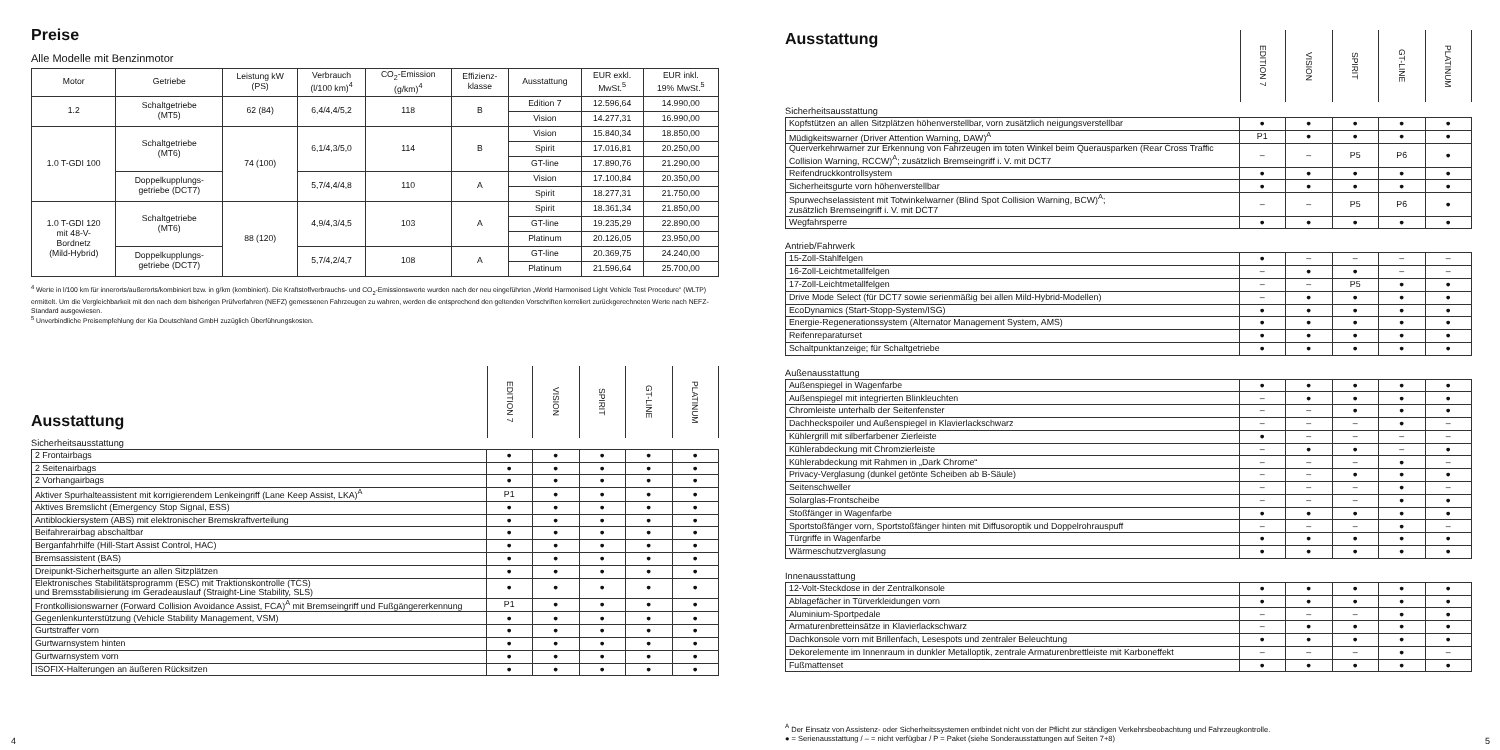Preise
Alle Modelle mit Benzinmotor
| Motor | Getriebe | Leistung kW (PS) | Verbrauch (l/100 km)<sup>4</sup> | CO<sub>2</sub>-Emission (g/km)<sup>4</sup> | Effizienz- klasse | Ausstattung | EUR exkl. MwSt.<sup>5</sup> | EUR inkl. 19% MwSt.<sup>5</sup> |
| --- | --- | --- | --- | --- | --- | --- | --- | --- |
| 1.2 | Schaltgetriebe (MT5) | 62 (84) | 6,4/4,4/5,2 | 118 | B | Edition 7 | 12.596,64 | 14.990,00 |
| | | | | | | Vision | 14.277,31 | 16.990,00 |
| 1.0 T-GDI 100 | Schaltgetriebe (MT6) | 74 (100) | 6,1/4,3/5,0 | 114 | B | Vision | 15.840,34 | 18.850,00 |
| | | | | | | Spirit | 17.016,81 | 20.250,00 |
| | | | | | | GT-line | 17.890,76 | 21.290,00 |
| | Doppelkupplungs- getriebe (DCT7) | | 5,7/4,4/4,8 | 110 | A | Vision | 17.100,84 | 20.350,00 |
| | | | | | | Spirit | 18.277,31 | 21.750,00 |
| 1.0 T-GDI 120 mit 48-V- Bordnetz (Mild-Hybrid) | Schaltgetriebe (MT6) | 88 (120) | 4,9/4,3/4,5 | 103 | A | Spirit | 18.361,34 | 21.850,00 |
| | | | | | | GT-line | 19.235,29 | 22.890,00 |
| | | | | | | Platinum | 20.126,05 | 23.950,00 |
| | Doppelkupplungs- getriebe (DCT7) | | 5,7/4,2/4,7 | 108 | A | GT-line | 20.369,75 | 24.240,00 |
| | | | | | | Platinum | 21.596,64 | 25.700,00 |
<sup>4</sup> Werte in l/100 km für innerorts/außerorts/kombiniert bzw. in g/km (kombiniert). Die Kraftstoffverbrauchs- und CO<sub>2</sub>-Emissionswerte wurden nach der neu eingeführten „World Harmonised Light Vehicle Test Procedure“ (WLTP) ermittelt. Um die Vergleichbarkeit mit den nach dem bisherigen Prüfverfahren (NEFZ) gemessenen Fahrzeugen zu wahren, werden die entsprechend den geltenden Vorschriften korreliert zurückgerechneten Werte nach NEFZ-Standard ausgewiesen.
<sup>5</sup> Unverbindliche Preisempfehlung der Kia Deutschland GmbH zuzüglich Überführungskosten.
Ausstattung
EDITION 7
VISION
SPIRIT
GT-LINE
PLATINUM
Sicherheitsausstattung
| 2 Frontairbags | ● | ● | ● | ● | ● |
| 2 Seitenairbags | ● | ● | ● | ● | ● |
| 2 Vorhangairbags | ● | ● | ● | ● | ● |
| Aktiver Spurhalteassistent mit korrigierendem Lenkeingriff (Lane Keep Assist, LKA)<sup>A</sup> | P1 | ● | ● | ● | ● |
| Aktives Bremslicht (Emergency Stop Signal, ESS) | ● | ● | ● | ● | ● |
| Antiblockiersystem (ABS) mit elektronischer Bremskraftverteilung | ● | ● | ● | ● | ● |
| Beifahrerairbag abschaltbar | ● | ● | ● | ● | ● |
| Berganfahrhilfe (Hill-Start Assist Control, HAC) | ● | ● | ● | ● | ● |
| Bremsassistent (BAS) | ● | ● | ● | ● | ● |
| Dreipunkt-Sicherheitsgurte an allen Sitzplätzen | ● | ● | ● | ● | ● |
| Elektronisches Stabilitätsprogramm (ESC) mit Traktionskontrolle (TCS) und Bremsstabilisierung im Geradeauslauf (Straight-Line Stability, SLS) | ● | ● | ● | ● | ● |
| Frontkollisionswarner (Forward Collision Avoidance Assist, FCA)<sup>A</sup> mit Bremseingriff und Fußgängererkennung | P1 | ● | ● | ● | ● |
| Gegenlenkunterstützung (Vehicle Stability Management, VSM) | ● | ● | ● | ● | ● |
| Gurtstraffer vorn | ● | ● | ● | ● | ● |
| Gurtwarnsystem hinten | ● | ● | ● | ● | ● |
| Gurtwarnsystem vorn | ● | ● | ● | ● | ● |
| ISOFIX-Halterungen an äußeren Rücksitzen | ● | ● | ● | ● | ● |
4
Ausstattung
EDITION 7
VISION
SPIRIT
GT-LINE
PLATINUM
Sicherheitsausstattung
| Kopfstützen an allen Sitzplätzen höhenverstellbar, vorn zusätzlich neigungsverstellbar | ● | ● | ● | ● | ● |
| Müdigkeitswarner (Driver Attention Warning, DAW)<sup>A</sup> | P1 | ● | ● | ● | ● |
| Querverkehrwarner zur Erkennung von Fahrzeugen im toten Winkel beim Querausparken (Rear Cross Traffic Collision Warning, RCCW)<sup>A</sup>; zusätzlich Bremseingriff i. V. mit DCT7 | – | – | P5 | P6 | ● |
| Reifendruckkontrollsystem | ● | ● | ● | ● | ● |
| Sicherheitsgurte vorn höhenverstellbar | ● | ● | ● | ● | ● |
| Spurwechselassistent mit Totwinkelwarner (Blind Spot Collision Warning, BCW)<sup>A</sup>; zusätzlich Bremseingriff i. V. mit DCT7 | – | – | P5 | P6 | ● |
| Wegfahrsperre | ● | ● | ● | ● | ● |
Antrieb/Fahrwerk
| 15-Zoll-Stahlfelgen | ● | – | – | – | – |
| 16-Zoll-Leichtmetallfelgen | – | ● | ● | – | – |
| 17-Zoll-Leichtmetallfelgen | – | – | P5 | ● | ● |
| Drive Mode Select (für DCT7 sowie serienmäßig bei allen Mild-Hybrid-Modellen) | – | ● | ● | ● | ● |
| EcoDynamics (Start-Stopp-System/ISG) | ● | ● | ● | ● | ● |
| Energie-Regenerationssystem (Alternator Management System, AMS) | ● | ● | ● | ● | ● |
| Reifenreparaturset | ● | ● | ● | ● | ● |
| Schaltpunktanzeige; für Schaltgetriebe | ● | ● | ● | ● | ● |
Außenausstattung
| Außenspiegel in Wagenfarbe | ● | ● | ● | ● | ● |
| Außenspiegel mit integrierten Blinkleuchten | – | ● | ● | ● | ● |
| Chromleiste unterhalb der Seitenfenster | – | – | ● | ● | ● |
| Dachheckspoiler und Außenspiegel in Klavierlackschwarz | – | – | – | ● | – |
| Kühlergrill mit silberfarbener Zierleiste | ● | – | – | – | – |
| Kühlerabdeckung mit Chromzierleiste | – | ● | ● | – | ● |
| Kühlerabdeckung mit Rahmen in „Dark Chrome“ | – | – | – | ● | – |
| Privacy-Verglasung (dunkel getönte Scheiben ab B-Säule) | – | – | ● | ● | ● |
| Seitenschweller | – | – | – | ● | – |
| Solarglas-Frontscheibe | – | – | – | ● | ● |
| Stoßfänger in Wagenfarbe | ● | ● | ● | ● | ● |
| Sportstoßfänger vorn, Sportstoßfänger hinten mit Diffusoroptik und Doppelrohrauspuff | – | – | – | ● | – |
| Türgriffe in Wagenfarbe | ● | ● | ● | ● | ● |
| Wärmeschutzverglasung | ● | ● | ● | ● | ● |
Innenausstattung
| 12-Volt-Steckdose in der Zentralkonsole | ● | ● | ● | ● | ● |
| Ablagefächer in Türverkleidungen vorn | ● | ● | ● | ● | ● |
| Aluminium-Sportpedale | – | – | – | ● | ● |
| Armaturenbretteinsätze in Klavierlackschwarz | – | ● | ● | ● | ● |
| Dachkonsole vorn mit Brillenfach, Lesespots und zentraler Beleuchtung | ● | ● | ● | ● | ● |
| Dekorelemente im Innenraum in dunkler Metalloptik, zentrale Armaturenbrettleiste mit Karboneffekt | – | – | – | ● | – |
| Fußmattenset | ● | ● | ● | ● | ● |
5
<sup>A</sup> Der Einsatz von Assistenz- oder Sicherheitssystemen entbindet nicht von der Pflicht zur ständigen Verkehrsbeobachtung und Fahrzeugkontrolle.
● = Serienausstattung / – = nicht verfügbar / P = Paket (siehe Sonderausstattungen auf Seiten 7+8)